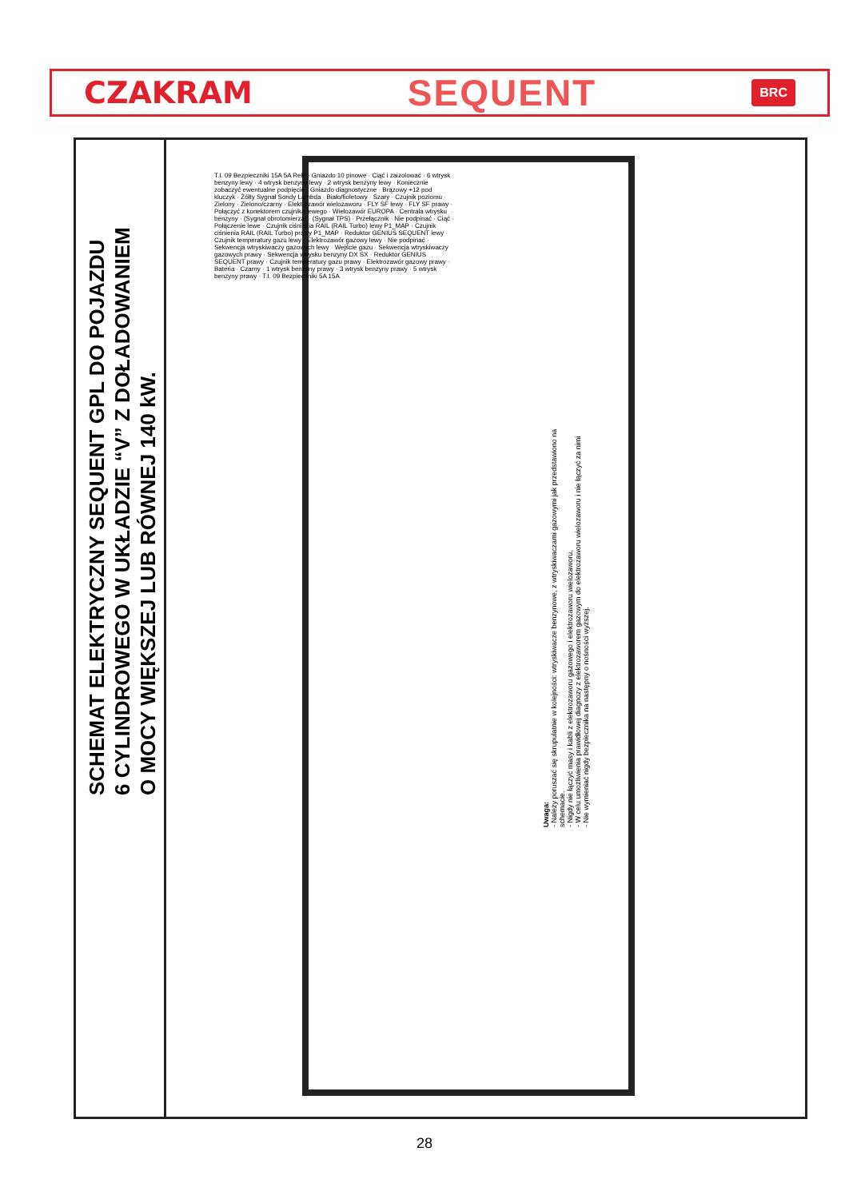CZAKRAM SEQUENT BRC
SCHEMAT ELEKTRYCZNY SEQUENT GPL DO POJAZDU
6 CYLINDROWEGO W UKŁADZIE “V” Z DOŁADOWANIEM
O MOCY WIĘKSZEJ LUB RÓWNEJ 140 kW.
Uwaga:
- Należy poruszać się skrupulatnie w kolejności: wtryskiwacze benzynowe, z wtryskiwaczami gazowymi jak przedstawiono na schemacie.
- Nigdy nie łączyć masy i kabli z elektrozaworu gazowego i elektrozaworu wielozaworu.
- W celu umożliwienia prawidłowej diagnozy z elektrozaworem gazowym do elektrozaworu wielozaworu i nie łączyć za nimi
- Nie wymieniać nigdy bezpiecznika na następny o nośności wyższej.
T.I. 09 Bezpieczniki 15A 5A Relè · Gniazdo 10 pinowe · Ciąć i zaizolować · 6 wtrysk benzyny lewy · 4 wtrysk benzyny lewy · 2 wtrysk benzyny lewy · Koniecznie zobaczyć ewentualne podpięcie · Gniazdo diagnostyczne · Brązowy +12 pod kluczyk · Żółty Sygnał Sondy Lambda · Biało/fioletowy · Szary · Czujnik poziomu · Zielony · Zielono/czarny · Elektrozawór wielozaworu · FLY SF lewy · FLY SF prawy · Połączyć z konektorem czujnika lewego · Wielozawór EUROPA · Centrala wtrysku benzyny · (Sygnał obrotomierza) · (Sygnał TPS) · Przełącznik · Nie podpinać · Ciąć · Połączenie lewe · Czujnik ciśnienia RAIL (RAIL Turbo) lewy P1_MAP · Czujnik ciśnienia RAIL (RAIL Turbo) prawy P1_MAP · Reduktor GENIUS SEQUENT lewy · Czujnik temperatury gazu lewy · Elektrozawór gazowy lewy · Nie podpinać · Sekwencja wtryskiwaczy gazowych lewy · Wejście gazu · Sekwencja wtryskiwaczy gazowych prawy · Sekwencja wtrysku benzyny DX SX · Reduktor GENIUS SEQUENT prawy · Czujnik temperatury gazu prawy · Elektrozawór gazowy prawy · Bateria · Czarny · 1 wtrysk benzyny prawy · 3 wtrysk benzyny prawy · 5 wtrysk benzyny prawy · T.I. 09 Bezpieczniki 5A 15A
28